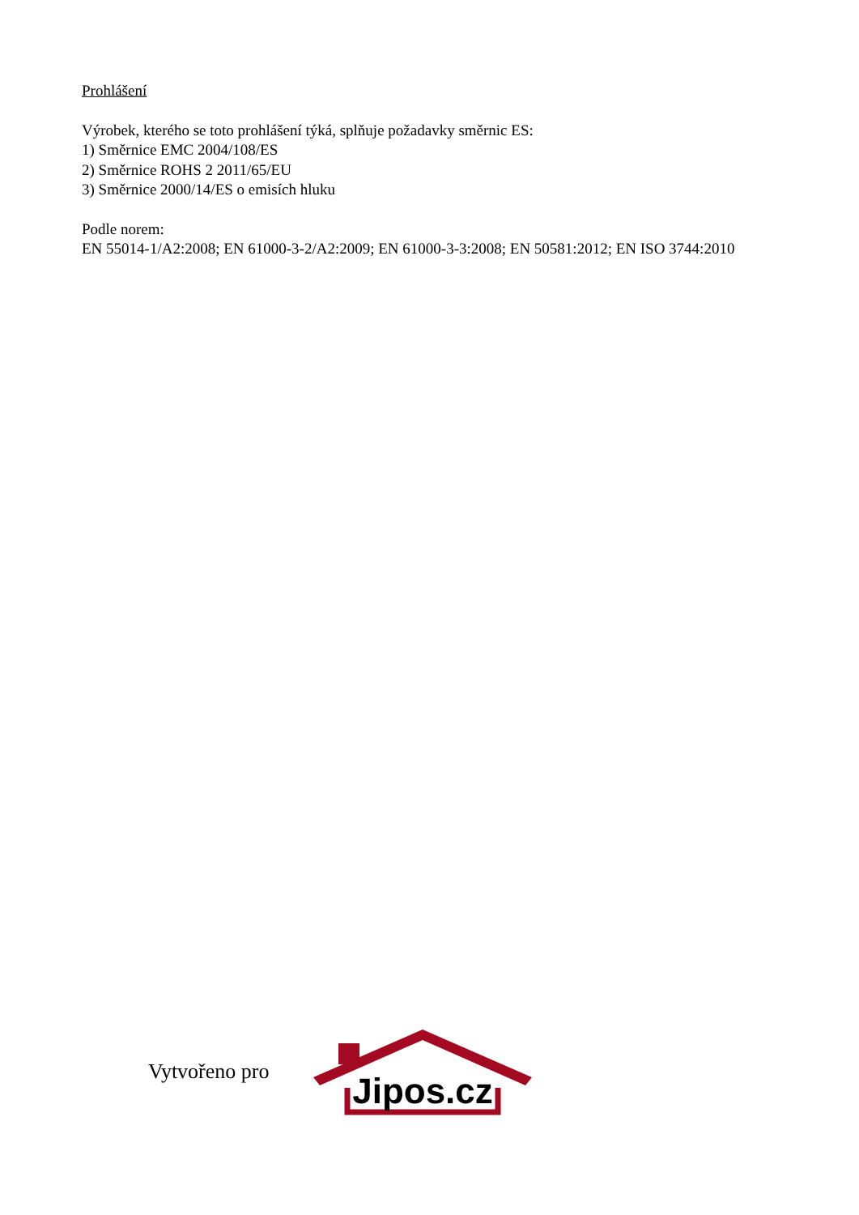Prohlášení
Výrobek, kterého se toto prohlášení týká, splňuje požadavky směrnic ES:
1) Směrnice EMC 2004/108/ES
2) Směrnice ROHS 2 2011/65/EU
3) Směrnice 2000/14/ES o emisích hluku
Podle norem:
EN 55014-1/A2:2008; EN 61000-3-2/A2:2009; EN 61000-3-3:2008; EN 50581:2012; EN ISO 3744:2010
Vytvořeno pro
Jipos.cz